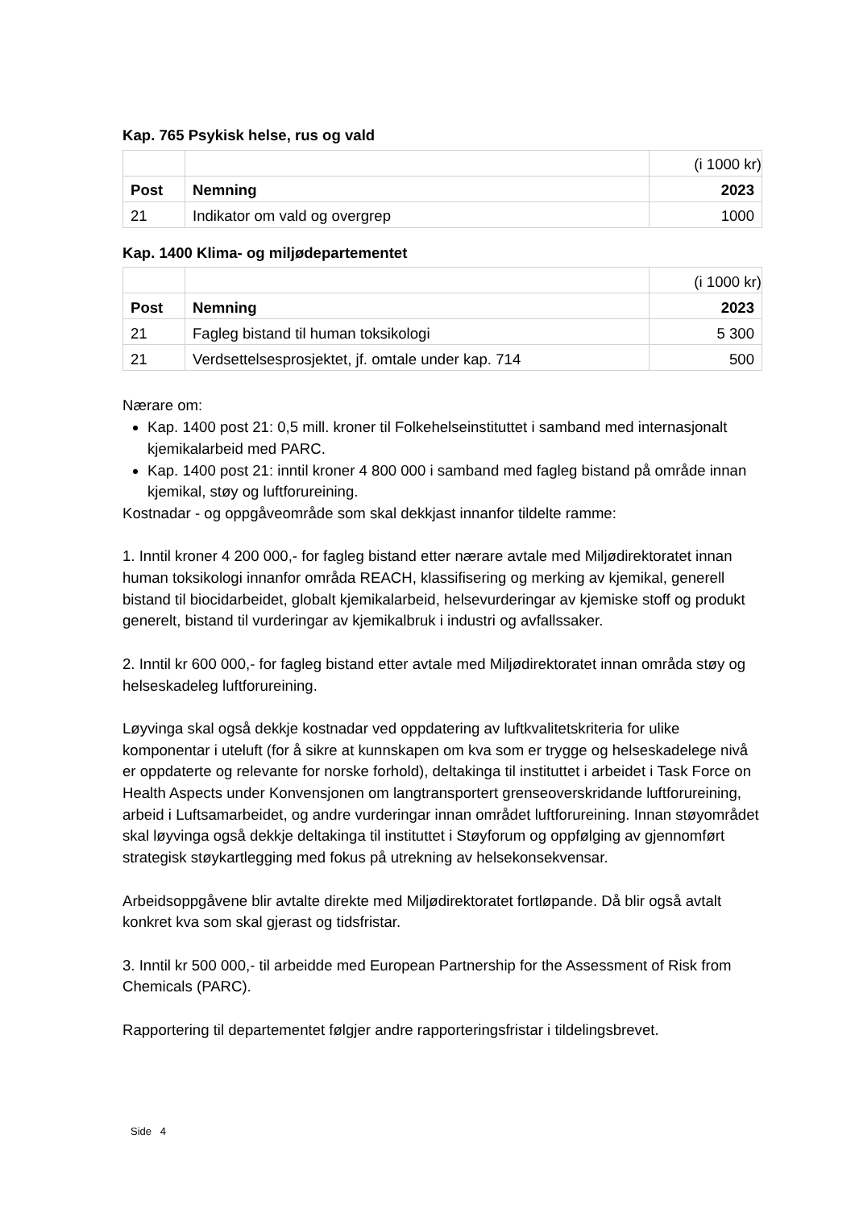Kap. 765 Psykisk helse, rus og vald
| | | (i 1000 kr) |
| Post | Nemning | 2023 |
| 21 | Indikator om vald og overgrep | 1000 |
Kap. 1400 Klima- og miljødepartementet
| | | (i 1000 kr) |
| Post | Nemning | 2023 |
| 21 | Fagleg bistand til human toksikologi | 5 300 |
| 21 | Verdsettelsesprosjektet, jf. omtale under kap. 714 | 500 |
Nærare om:
Kap. 1400 post 21: 0,5 mill. kroner til Folkehelseinstituttet i samband med internasjonalt kjemikalarbeid med PARC.
Kap. 1400 post 21: inntil kroner 4 800 000 i samband med fagleg bistand på område innan kjemikal, støy og luftforureining.
Kostnadar - og oppgåveområde som skal dekkjast innanfor tildelte ramme:
1. Inntil kroner 4 200 000,- for fagleg bistand etter nærare avtale med Miljødirektoratet innan human toksikologi innanfor områda REACH, klassifisering og merking av kjemikal, generell bistand til biocidarbeidet, globalt kjemikalarbeid, helsevurderingar av kjemiske stoff og produkt generelt, bistand til vurderingar av kjemikalbruk i industri og avfallssaker.
2. Inntil kr 600 000,- for fagleg bistand etter avtale med Miljødirektoratet innan områda støy og helseskadeleg luftforureining.
Løyvinga skal også dekkje kostnadar ved oppdatering av luftkvalitetskriteria for ulike komponentar i uteluft (for å sikre at kunnskapen om kva som er trygge og helseskadelege nivå er oppdaterte og relevante for norske forhold), deltakinga til instituttet i arbeidet i Task Force on Health Aspects under Konvensjonen om langtransportert grenseoverskridande luftforureining, arbeid i Luftsamarbeidet, og andre vurderingar innan området luftforureining. Innan støyområdet skal løyvinga også dekkje deltakinga til instituttet i Støyforum og oppfølging av gjennomført strategisk støykartlegging med fokus på utrekning av helsekonsekvensar.
Arbeidsoppgåvene blir avtalte direkte med Miljødirektoratet fortløpande. Då blir også avtalt konkret kva som skal gjerast og tidsfristar.
3. Inntil kr 500 000,- til arbeidde med European Partnership for the Assessment of Risk from Chemicals (PARC).
Rapportering til departementet følgjer andre rapporteringsfristar i tildelingsbrevet.
Side 4